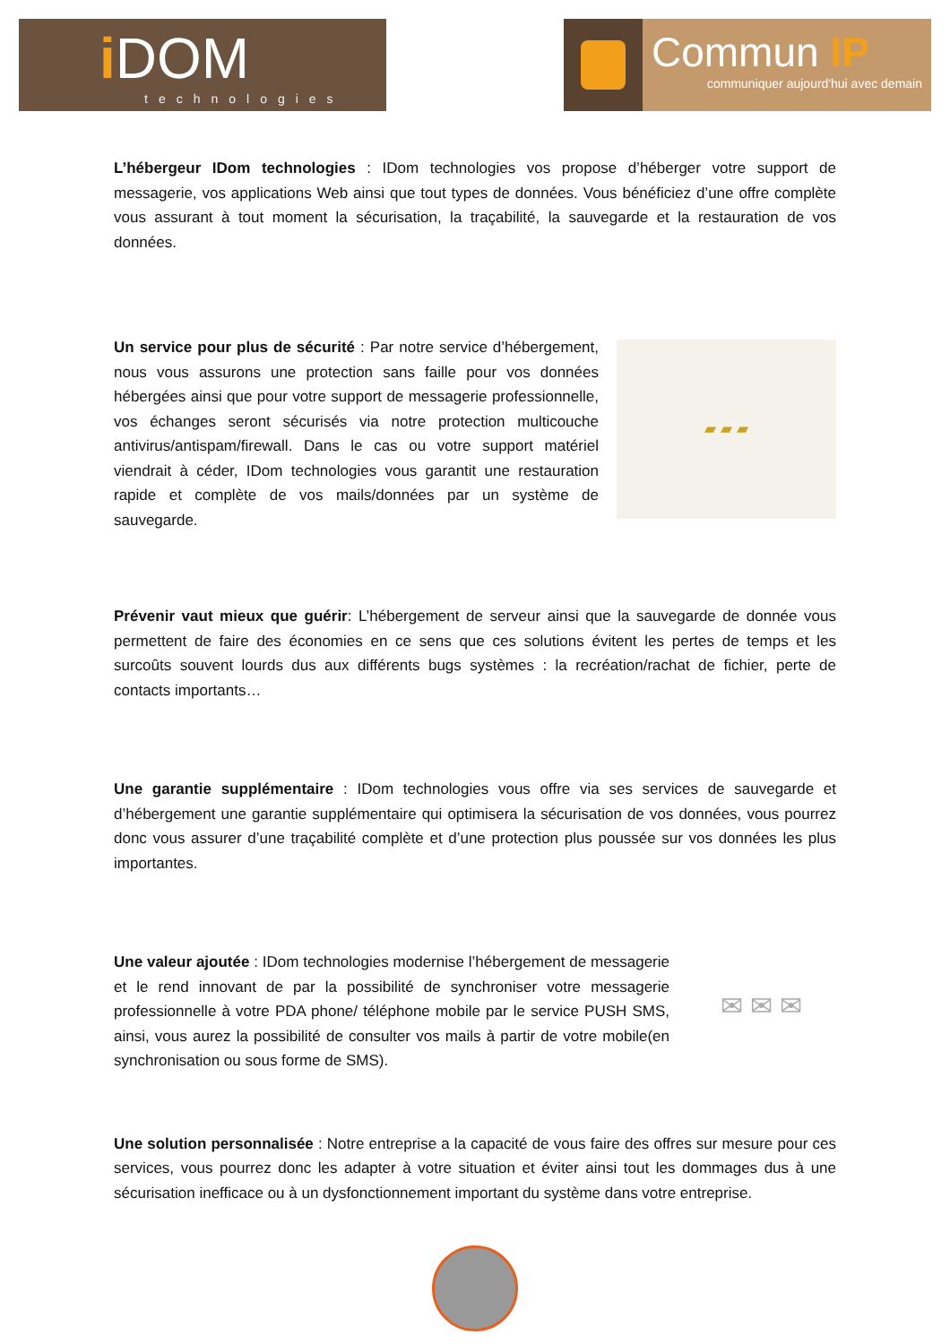iDOM
technologies
Commun IP
communiquer aujourd'hui avec demain
L’hébergeur IDom technologies : IDom technologies vos propose d’héberger votre support de messagerie, vos applications Web ainsi que tout types de données. Vous bénéficiez d’une offre complète vous assurant à tout moment la sécurisation, la traçabilité, la sauvegarde et la restauration de vos données.
Un service pour plus de sécurité : Par notre service d’hébergement, nous vous assurons une protection sans faille pour vos données hébergées ainsi que pour votre support de messagerie professionnelle, vos échanges seront sécurisés via notre protection multicouche antivirus/antispam/firewall. Dans le cas ou votre support matériel viendrait à céder, IDom technologies vous garantit une restauration rapide et complète de vos mails/données par un système de sauvegarde.
▰ ▰ ▰
Prévenir vaut mieux que guérir: L’hébergement de serveur ainsi que la sauvegarde de donnée vous permettent de faire des économies en ce sens que ces solutions évitent les pertes de temps et les surcoûts souvent lourds dus aux différents bugs systèmes : la recréation/rachat de fichier, perte de contacts importants…
Une garantie supplémentaire : IDom technologies vous offre via ses services de sauvegarde et d’hébergement une garantie supplémentaire qui optimisera la sécurisation de vos données, vous pourrez donc vous assurer d’une traçabilité complète et d’une protection plus poussée sur vos données les plus importantes.
Une valeur ajoutée : IDom technologies modernise l’hébergement de messagerie et le rend innovant de par la possibilité de synchroniser votre messagerie professionnelle à votre PDA phone/ téléphone mobile par le service PUSH SMS, ainsi, vous aurez la possibilité de consulter vos mails à partir de votre mobile(en synchronisation ou sous forme de SMS).
✉ ✉ ✉
Une solution personnalisée : Notre entreprise a la capacité de vous faire des offres sur mesure pour ces services, vous pourrez donc les adapter à votre situation et éviter ainsi tout les dommages dus à une sécurisation inefficace ou à un dysfonctionnement important du système dans votre entreprise.